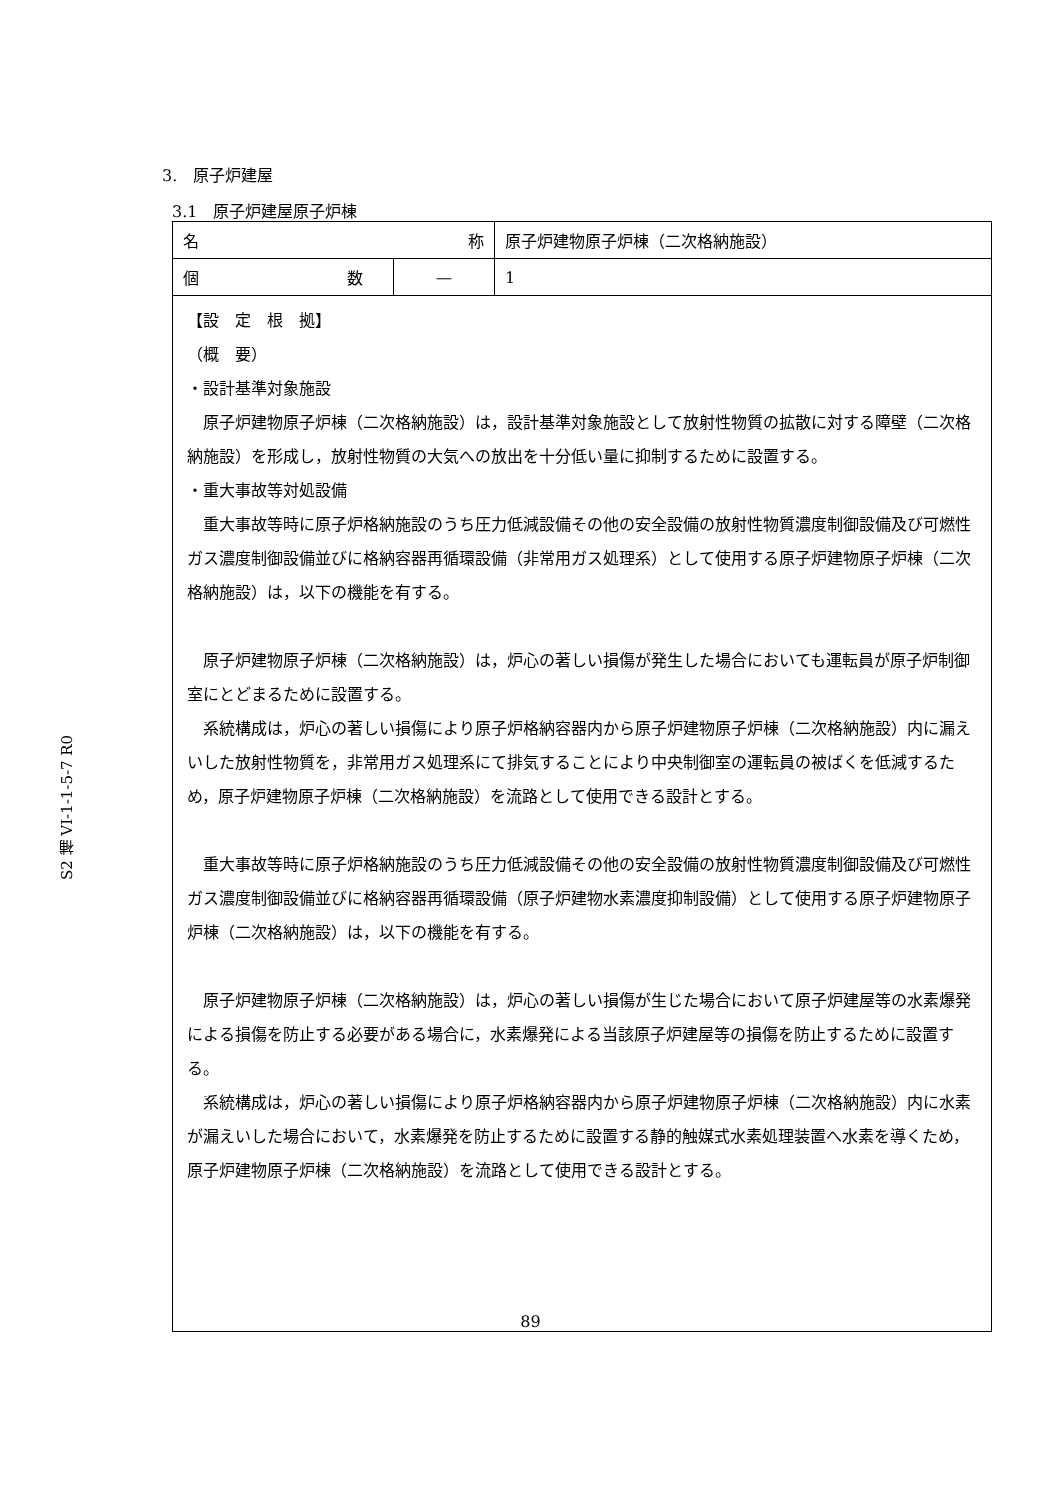S2 補 VI-1-1-5-7 R0
3.　原子炉建屋
3.1　原子炉建屋原子炉棟
| 名 称 | | 原子炉建物原子炉棟（二次格納施設） |
| 個 数 | — | 1 |
| 【設 定 根 拠】 （概 要） ・設計基準対象施設 原子炉建物原子炉棟（二次格納施設）は，設計基準対象施設として放射性物質の拡散に対する障壁（二次格納施設）を形成し，放射性物質の大気への放出を十分低い量に抑制するために設置する。 ・重大事故等対処設備 重大事故等時に原子炉格納施設のうち圧力低減設備その他の安全設備の放射性物質濃度制御設備及び可燃性ガス濃度制御設備並びに格納容器再循環設備（非常用ガス処理系）として使用する原子炉建物原子炉棟（二次格納施設）は，以下の機能を有する。 原子炉建物原子炉棟（二次格納施設）は，炉心の著しい損傷が発生した場合においても運転員が原子炉制御室にとどまるために設置する。 系統構成は，炉心の著しい損傷により原子炉格納容器内から原子炉建物原子炉棟（二次格納施設）内に漏えいした放射性物質を，非常用ガス処理系にて排気することにより中央制御室の運転員の被ばくを低減するため，原子炉建物原子炉棟（二次格納施設）を流路として使用できる設計とする。 重大事故等時に原子炉格納施設のうち圧力低減設備その他の安全設備の放射性物質濃度制御設備及び可燃性ガス濃度制御設備並びに格納容器再循環設備（原子炉建物水素濃度抑制設備）として使用する原子炉建物原子炉棟（二次格納施設）は，以下の機能を有する。 原子炉建物原子炉棟（二次格納施設）は，炉心の著しい損傷が生じた場合において原子炉建屋等の水素爆発による損傷を防止する必要がある場合に，水素爆発による当該原子炉建屋等の損傷を防止するために設置する。 系統構成は，炉心の著しい損傷により原子炉格納容器内から原子炉建物原子炉棟（二次格納施設）内に水素が漏えいした場合において，水素爆発を防止するために設置する静的触媒式水素処理装置へ水素を導くため，原子炉建物原子炉棟（二次格納施設）を流路として使用できる設計とする。 | | |
89